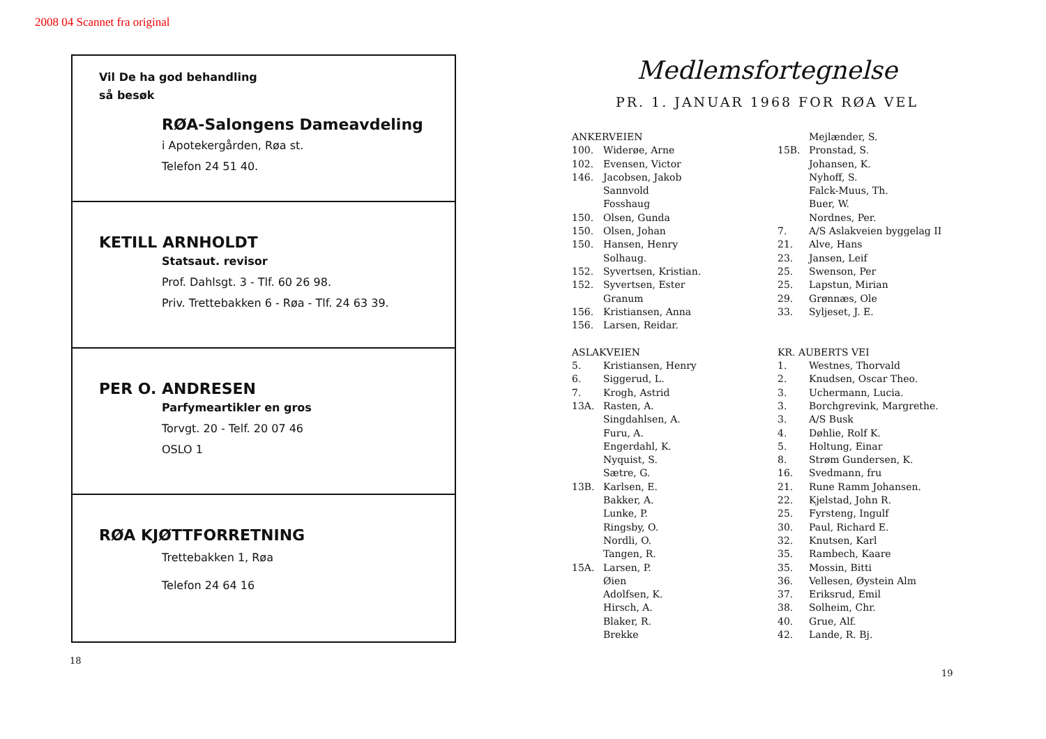2008 04 Scannet fra original
Vil De ha god behandling
så besøk
RØA-Salongens Dameavdeling
i Apotekergården, Røa st.
Telefon 24 51 40.
KETILL ARNHOLDT
Statsaut. revisor
Prof. Dahlsgt. 3 - Tlf. 60 26 98.
Priv. Trettebakken 6 - Røa - Tlf. 24 63 39.
PER O. ANDRESEN
Parfymeartikler en gros
Torvgt. 20 - Telf. 20 07 46
OSLO 1
RØA KJØTTFORRETNING
Trettebakken 1, Røa
Telefon 24 64 16
18
Medlemsfortegnelse
PR. 1. JANUAR 1968 FOR RØA VEL
ANKERVEIEN
100. Widerøe, Arne
102. Evensen, Victor
146. Jacobsen, Jakob
Sannvold
Fosshaug
150. Olsen, Gunda
150. Olsen, Johan
150. Hansen, Henry
Solhaug.
152. Syvertsen, Kristian.
152. Syvertsen, Ester
Granum
156. Kristiansen, Anna
156. Larsen, Reidar.
ASLAKVEIEN
5. Kristiansen, Henry
6. Siggerud, L.
7. Krogh, Astrid
13A. Rasten, A.
Singdahlsen, A.
Furu, A.
Engerdahl, K.
Nyquist, S.
Sætre, G.
13B. Karlsen, E.
Bakker, A.
Lunke, P.
Ringsby, O.
Nordli, O.
Tangen, R.
15A. Larsen, P.
Øien
Adolfsen, K.
Hirsch, A.
Blaker, R.
Brekke
Mejlænder, S.
15B. Pronstad, S.
Johansen, K.
Nyhoff, S.
Falck-Muus, Th.
Buer, W.
Nordnes, Per.
7. A/S Aslakveien byggelag II
21. Alve, Hans
23. Jansen, Leif
25. Swenson, Per
25. Lapstun, Mirian
29. Grønnæs, Ole
33. Syljeset, J. E.
KR. AUBERTS VEI
1. Westnes, Thorvald
2. Knudsen, Oscar Theo.
3. Uchermann, Lucia.
3. Borchgrevink, Margrethe.
3. A/S Busk
4. Døhlie, Rolf K.
5. Holtung, Einar
8. Strøm Gundersen, K.
16. Svedmann, fru
21. Rune Ramm Johansen.
22. Kjelstad, John R.
25. Fyrsteng, Ingulf
30. Paul, Richard E.
32. Knutsen, Karl
35. Rambech, Kaare
35. Mossin, Bitti
36. Vellesen, Øystein Alm
37. Eriksrud, Emil
38. Solheim, Chr.
40. Grue, Alf.
42. Lande, R. Bj.
19